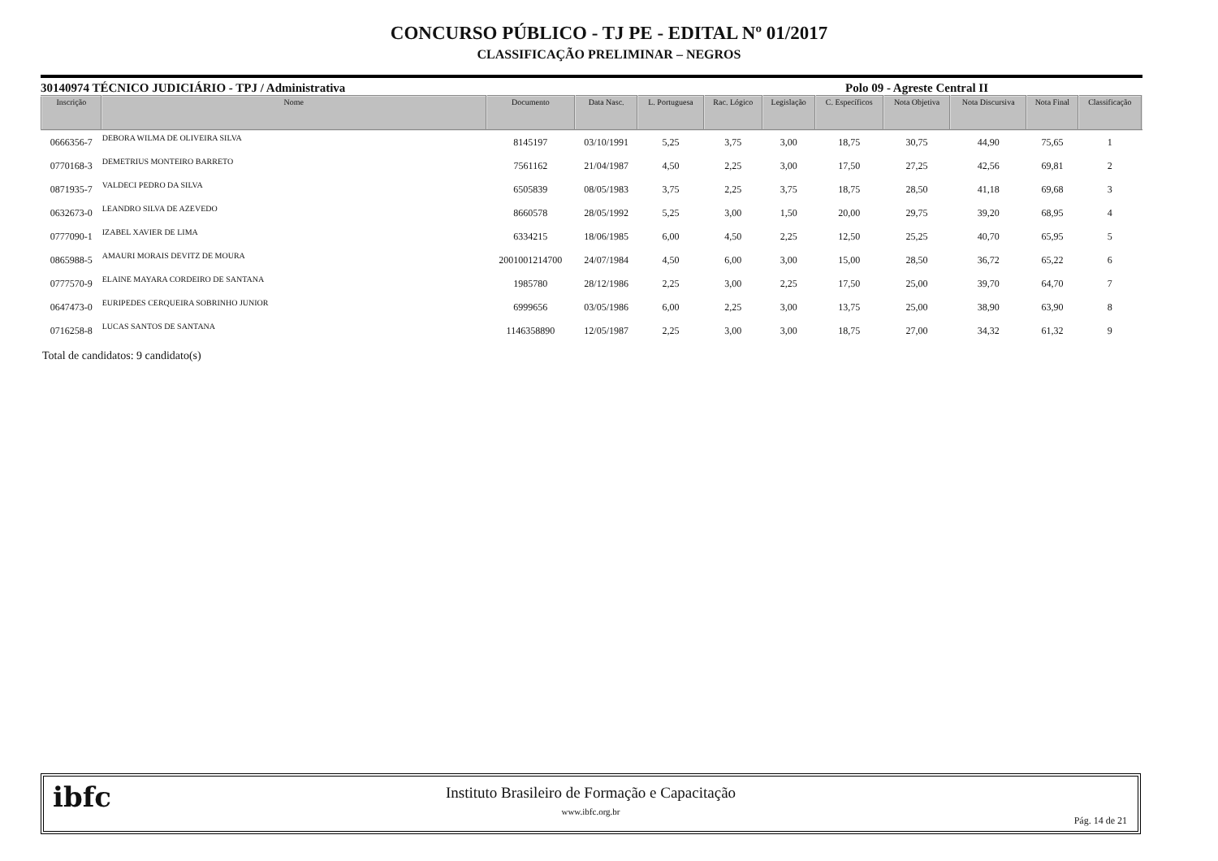CONCURSO PÚBLICO - TJ PE - EDITAL Nº 01/2017
CLASSIFICAÇÃO PRELIMINAR – NEGROS
30140974 TÉCNICO JUDICIÁRIO - TPJ / Administrativa Polo 09 - Agreste Central II
| Inscrição | Nome | Documento | Data Nasc. | L. Portuguesa | Rac. Lógico | Legislação | C. Específicos | Nota Objetiva | Nota Discursiva | Nota Final | Classificação |
| --- | --- | --- | --- | --- | --- | --- | --- | --- | --- | --- | --- |
| 0666356-7 | DEBORA WILMA DE OLIVEIRA SILVA | 8145197 | 03/10/1991 | 5,25 | 3,75 | 3,00 | 18,75 | 30,75 | 44,90 | 75,65 | 1 |
| 0770168-3 | DEMETRIUS MONTEIRO BARRETO | 7561162 | 21/04/1987 | 4,50 | 2,25 | 3,00 | 17,50 | 27,25 | 42,56 | 69,81 | 2 |
| 0871935-7 | VALDECI PEDRO DA SILVA | 6505839 | 08/05/1983 | 3,75 | 2,25 | 3,75 | 18,75 | 28,50 | 41,18 | 69,68 | 3 |
| 0632673-0 | LEANDRO SILVA DE AZEVEDO | 8660578 | 28/05/1992 | 5,25 | 3,00 | 1,50 | 20,00 | 29,75 | 39,20 | 68,95 | 4 |
| 0777090-1 | IZABEL XAVIER DE LIMA | 6334215 | 18/06/1985 | 6,00 | 4,50 | 2,25 | 12,50 | 25,25 | 40,70 | 65,95 | 5 |
| 0865988-5 | AMAURI MORAIS DEVITZ DE MOURA | 2001001214700 | 24/07/1984 | 4,50 | 6,00 | 3,00 | 15,00 | 28,50 | 36,72 | 65,22 | 6 |
| 0777570-9 | ELAINE MAYARA CORDEIRO DE SANTANA | 1985780 | 28/12/1986 | 2,25 | 3,00 | 2,25 | 17,50 | 25,00 | 39,70 | 64,70 | 7 |
| 0647473-0 | EURIPEDES CERQUEIRA SOBRINHO JUNIOR | 6999656 | 03/05/1986 | 6,00 | 2,25 | 3,00 | 13,75 | 25,00 | 38,90 | 63,90 | 8 |
| 0716258-8 | LUCAS SANTOS DE SANTANA | 1146358890 | 12/05/1987 | 2,25 | 3,00 | 3,00 | 18,75 | 27,00 | 34,32 | 61,32 | 9 |
Total de candidatos: 9 candidato(s)
ibfc
Instituto Brasileiro de Formação e Capacitação
www.ibfc.org.br
Pág. 14 de 21